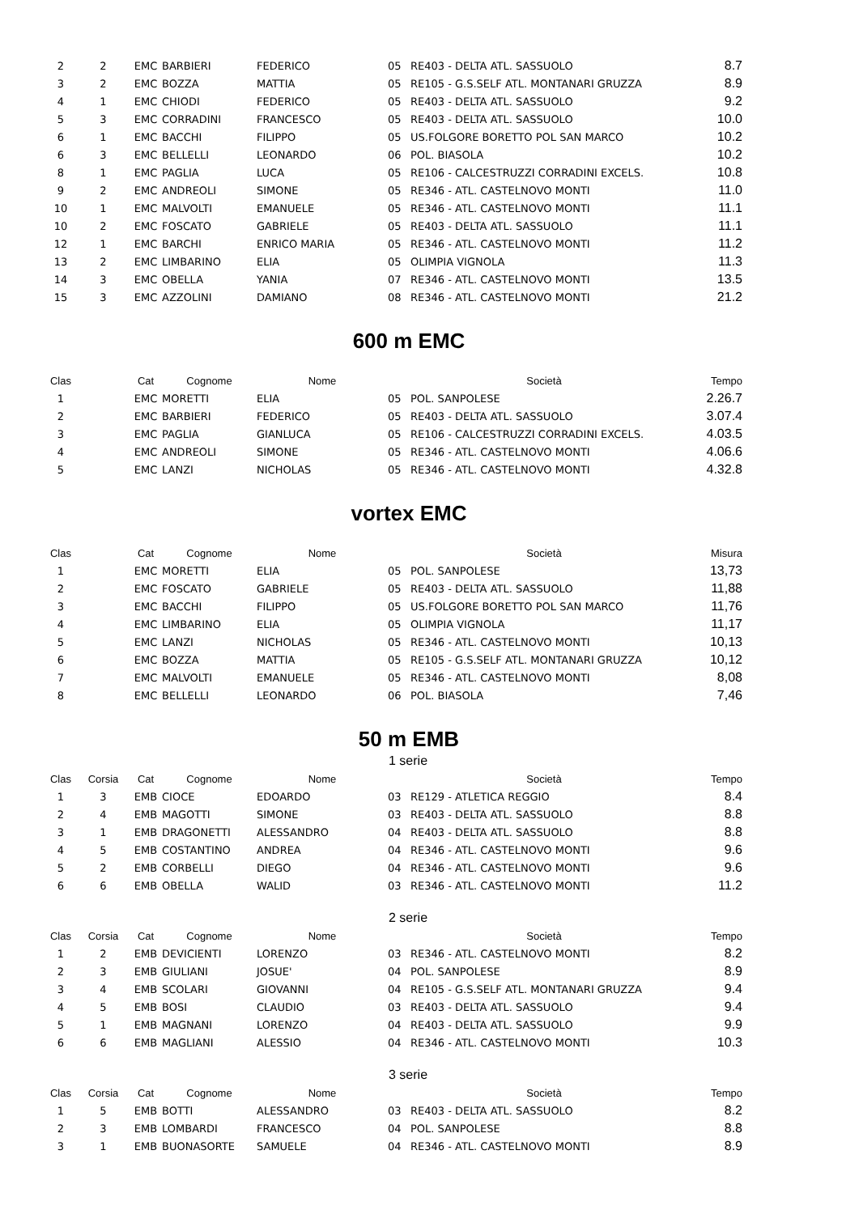| 2 | 2 | EMC | BARBIERI | FEDERICO | 05 | RE403 - DELTA ATL. SASSUOLO | 8.7 |
| 3 | 2 | EMC | BOZZA | MATTIA | 05 | RE105 - G.S.SELF ATL. MONTANARI GRUZZA | 8.9 |
| 4 | 1 | EMC | CHIODI | FEDERICO | 05 | RE403 - DELTA ATL. SASSUOLO | 9.2 |
| 5 | 3 | EMC | CORRADINI | FRANCESCO | 05 | RE403 - DELTA ATL. SASSUOLO | 10.0 |
| 6 | 1 | EMC | BACCHI | FILIPPO | 05 | US.FOLGORE BORETTO POL SAN MARCO | 10.2 |
| 6 | 3 | EMC | BELLELLI | LEONARDO | 06 | POL. BIASOLA | 10.2 |
| 8 | 1 | EMC | PAGLIA | LUCA | 05 | RE106 - CALCESTRUZZI CORRADINI EXCELS. | 10.8 |
| 9 | 2 | EMC | ANDREOLI | SIMONE | 05 | RE346 - ATL. CASTELNOVO MONTI | 11.0 |
| 10 | 1 | EMC | MALVOLTI | EMANUELE | 05 | RE346 - ATL. CASTELNOVO MONTI | 11.1 |
| 10 | 2 | EMC | FOSCATO | GABRIELE | 05 | RE403 - DELTA ATL. SASSUOLO | 11.1 |
| 12 | 1 | EMC | BARCHI | ENRICO MARIA | 05 | RE346 - ATL. CASTELNOVO MONTI | 11.2 |
| 13 | 2 | EMC | LIMBARINO | ELIA | 05 | OLIMPIA VIGNOLA | 11.3 |
| 14 | 3 | EMC | OBELLA | YANIA | 07 | RE346 - ATL. CASTELNOVO MONTI | 13.5 |
| 15 | 3 | EMC | AZZOLINI | DAMIANO | 08 | RE346 - ATL. CASTELNOVO MONTI | 21.2 |
600 m EMC
| Clas | | Cat | Cognome | Nome | | Società | Tempo |
| --- | --- | --- | --- | --- | --- | --- | --- |
| 1 | | EMC | MORETTI | ELIA | 05 | POL. SANPOLESE | 2.26.7 |
| 2 | | EMC | BARBIERI | FEDERICO | 05 | RE403 - DELTA ATL. SASSUOLO | 3.07.4 |
| 3 | | EMC | PAGLIA | GIANLUCA | 05 | RE106 - CALCESTRUZZI CORRADINI EXCELS. | 4.03.5 |
| 4 | | EMC | ANDREOLI | SIMONE | 05 | RE346 - ATL. CASTELNOVO MONTI | 4.06.6 |
| 5 | | EMC | LANZI | NICHOLAS | 05 | RE346 - ATL. CASTELNOVO MONTI | 4.32.8 |
vortex EMC
| Clas | | Cat | Cognome | Nome | | Società | Misura |
| --- | --- | --- | --- | --- | --- | --- | --- |
| 1 | | EMC | MORETTI | ELIA | 05 | POL. SANPOLESE | 13,73 |
| 2 | | EMC | FOSCATO | GABRIELE | 05 | RE403 - DELTA ATL. SASSUOLO | 11,88 |
| 3 | | EMC | BACCHI | FILIPPO | 05 | US.FOLGORE BORETTO POL SAN MARCO | 11,76 |
| 4 | | EMC | LIMBARINO | ELIA | 05 | OLIMPIA VIGNOLA | 11,17 |
| 5 | | EMC | LANZI | NICHOLAS | 05 | RE346 - ATL. CASTELNOVO MONTI | 10,13 |
| 6 | | EMC | BOZZA | MATTIA | 05 | RE105 - G.S.SELF ATL. MONTANARI GRUZZA | 10,12 |
| 7 | | EMC | MALVOLTI | EMANUELE | 05 | RE346 - ATL. CASTELNOVO MONTI | 8,08 |
| 8 | | EMC | BELLELLI | LEONARDO | 06 | POL. BIASOLA | 7,46 |
50 m EMB
1 serie
| Clas | Corsia | Cat | Cognome | Nome | | Società | Tempo |
| --- | --- | --- | --- | --- | --- | --- | --- |
| 1 | 3 | EMB | CIOCE | EDOARDO | 03 | RE129 - ATLETICA REGGIO | 8.4 |
| 2 | 4 | EMB | MAGOTTI | SIMONE | 03 | RE403 - DELTA ATL. SASSUOLO | 8.8 |
| 3 | 1 | EMB | DRAGONETTI | ALESSANDRO | 04 | RE403 - DELTA ATL. SASSUOLO | 8.8 |
| 4 | 5 | EMB | COSTANTINO | ANDREA | 04 | RE346 - ATL. CASTELNOVO MONTI | 9.6 |
| 5 | 2 | EMB | CORBELLI | DIEGO | 04 | RE346 - ATL. CASTELNOVO MONTI | 9.6 |
| 6 | 6 | EMB | OBELLA | WALID | 03 | RE346 - ATL. CASTELNOVO MONTI | 11.2 |
2 serie
| Clas | Corsia | Cat | Cognome | Nome | | Società | Tempo |
| --- | --- | --- | --- | --- | --- | --- | --- |
| 1 | 2 | EMB | DEVICIENTI | LORENZO | 03 | RE346 - ATL. CASTELNOVO MONTI | 8.2 |
| 2 | 3 | EMB | GIULIANI | JOSUE' | 04 | POL. SANPOLESE | 8.9 |
| 3 | 4 | EMB | SCOLARI | GIOVANNI | 04 | RE105 - G.S.SELF ATL. MONTANARI GRUZZA | 9.4 |
| 4 | 5 | EMB | BOSI | CLAUDIO | 03 | RE403 - DELTA ATL. SASSUOLO | 9.4 |
| 5 | 1 | EMB | MAGNANI | LORENZO | 04 | RE403 - DELTA ATL. SASSUOLO | 9.9 |
| 6 | 6 | EMB | MAGLIANI | ALESSIO | 04 | RE346 - ATL. CASTELNOVO MONTI | 10.3 |
3 serie
| Clas | Corsia | Cat | Cognome | Nome | | Società | Tempo |
| --- | --- | --- | --- | --- | --- | --- | --- |
| 1 | 5 | EMB | BOTTI | ALESSANDRO | 03 | RE403 - DELTA ATL. SASSUOLO | 8.2 |
| 2 | 3 | EMB | LOMBARDI | FRANCESCO | 04 | POL. SANPOLESE | 8.8 |
| 3 | 1 | EMB | BUONASORTE | SAMUELE | 04 | RE346 - ATL. CASTELNOVO MONTI | 8.9 |